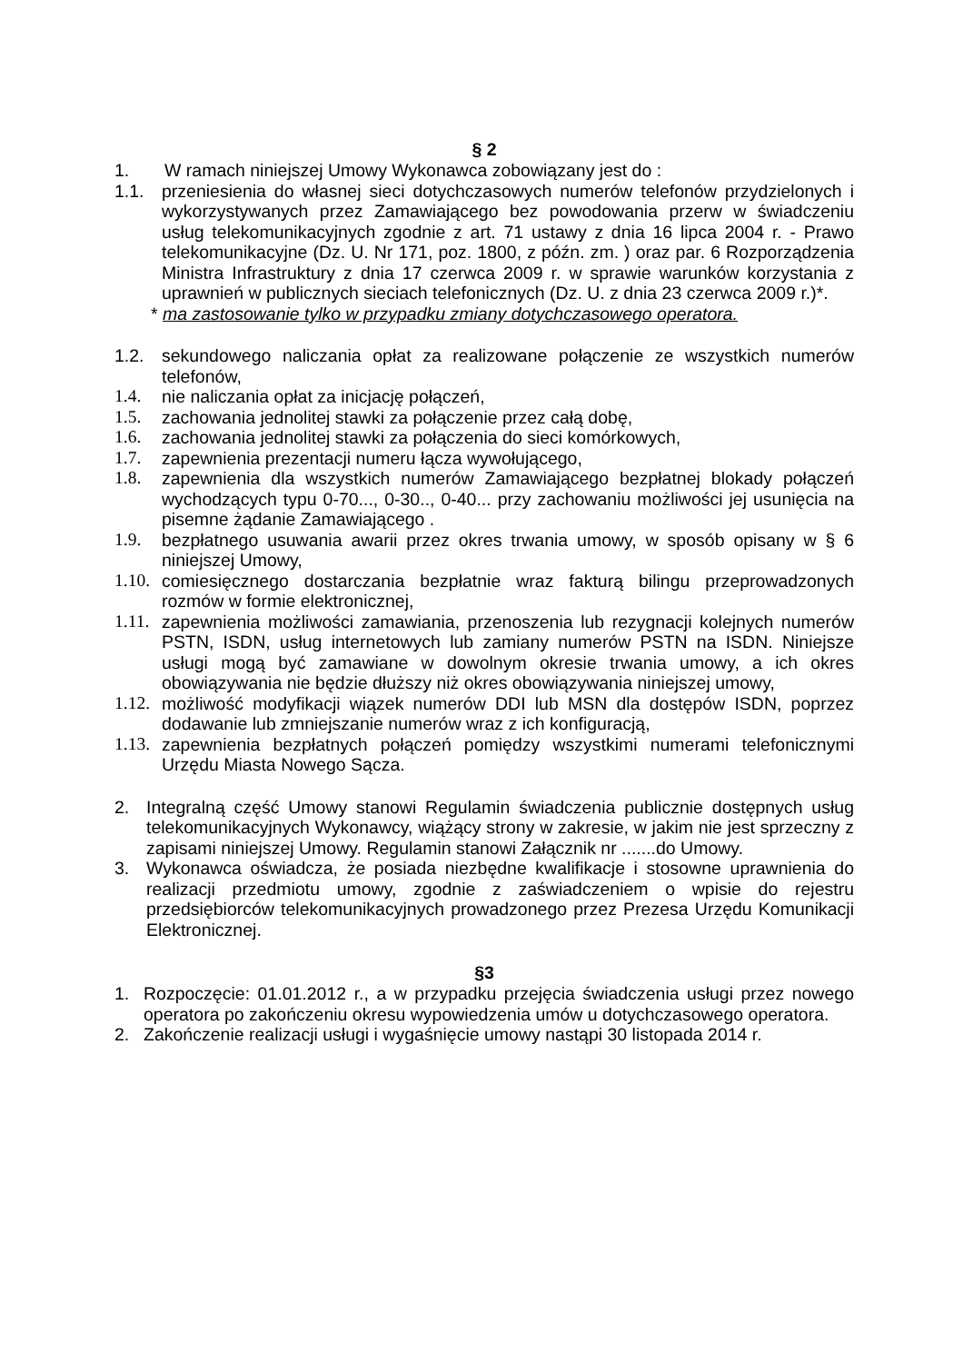§ 2
1. W ramach niniejszej Umowy Wykonawca zobowiązany jest do :
1.1. przeniesienia do własnej sieci dotychczasowych numerów telefonów przydzielonych i wykorzystywanych przez Zamawiającego bez powodowania przerw w świadczeniu usług telekomunikacyjnych zgodnie z art. 71 ustawy z dnia 16 lipca 2004 r. - Prawo telekomunikacyjne (Dz. U. Nr 171, poz. 1800, z późn. zm. ) oraz par. 6 Rozporządzenia Ministra Infrastruktury z dnia 17 czerwca 2009 r. w sprawie warunków korzystania z uprawnień w publicznych sieciach telefonicznych (Dz. U. z dnia 23 czerwca 2009 r.)*.
* ma zastosowanie tylko w przypadku zmiany dotychczasowego operatora.
1.2. sekundowego naliczania opłat za realizowane połączenie ze wszystkich numerów telefonów,
1.4. nie naliczania opłat za inicjację połączeń,
1.5. zachowania jednolitej stawki za połączenie przez całą dobę,
1.6. zachowania jednolitej stawki za połączenia do sieci komórkowych,
1.7. zapewnienia prezentacji numeru łącza wywołującego,
1.8. zapewnienia dla wszystkich numerów Zamawiającego bezpłatnej blokady połączeń wychodzących typu 0-70..., 0-30.., 0-40... przy zachowaniu możliwości jej usunięcia na pisemne żądanie Zamawiającego .
1.9. bezpłatnego usuwania awarii przez okres trwania umowy, w sposób opisany w § 6 niniejszej Umowy,
1.10. comiesięcznego dostarczania bezpłatnie wraz fakturą bilingu przeprowadzonych rozmów w formie elektronicznej,
1.11. zapewnienia możliwości zamawiania, przenoszenia lub rezygnacji kolejnych numerów PSTN, ISDN, usług internetowych lub zamiany numerów PSTN na ISDN. Niniejsze usługi mogą być zamawiane w dowolnym okresie trwania umowy, a ich okres obowiązywania nie będzie dłuższy niż okres obowiązywania niniejszej umowy,
1.12. możliwość modyfikacji wiązek numerów DDI lub MSN dla dostępów ISDN, poprzez dodawanie lub zmniejszanie numerów wraz z ich konfiguracją,
1.13. zapewnienia bezpłatnych połączeń pomiędzy wszystkimi numerami telefonicznymi Urzędu Miasta Nowego Sącza.
2. Integralną część Umowy stanowi Regulamin świadczenia publicznie dostępnych usług telekomunikacyjnych Wykonawcy, wiążący strony w zakresie, w jakim nie jest sprzeczny z zapisami niniejszej Umowy. Regulamin stanowi Załącznik nr .......do Umowy.
3. Wykonawca oświadcza, że posiada niezbędne kwalifikacje i stosowne uprawnienia do realizacji przedmiotu umowy, zgodnie z zaświadczeniem o wpisie do rejestru przedsiębiorców telekomunikacyjnych prowadzonego przez Prezesa Urzędu Komunikacji Elektronicznej.
§3
1. Rozpoczęcie: 01.01.2012 r., a w przypadku przejęcia świadczenia usługi przez nowego operatora po zakończeniu okresu wypowiedzenia umów u dotychczasowego operatora.
2. Zakończenie realizacji usługi i wygaśnięcie umowy nastąpi 30 listopada 2014 r.